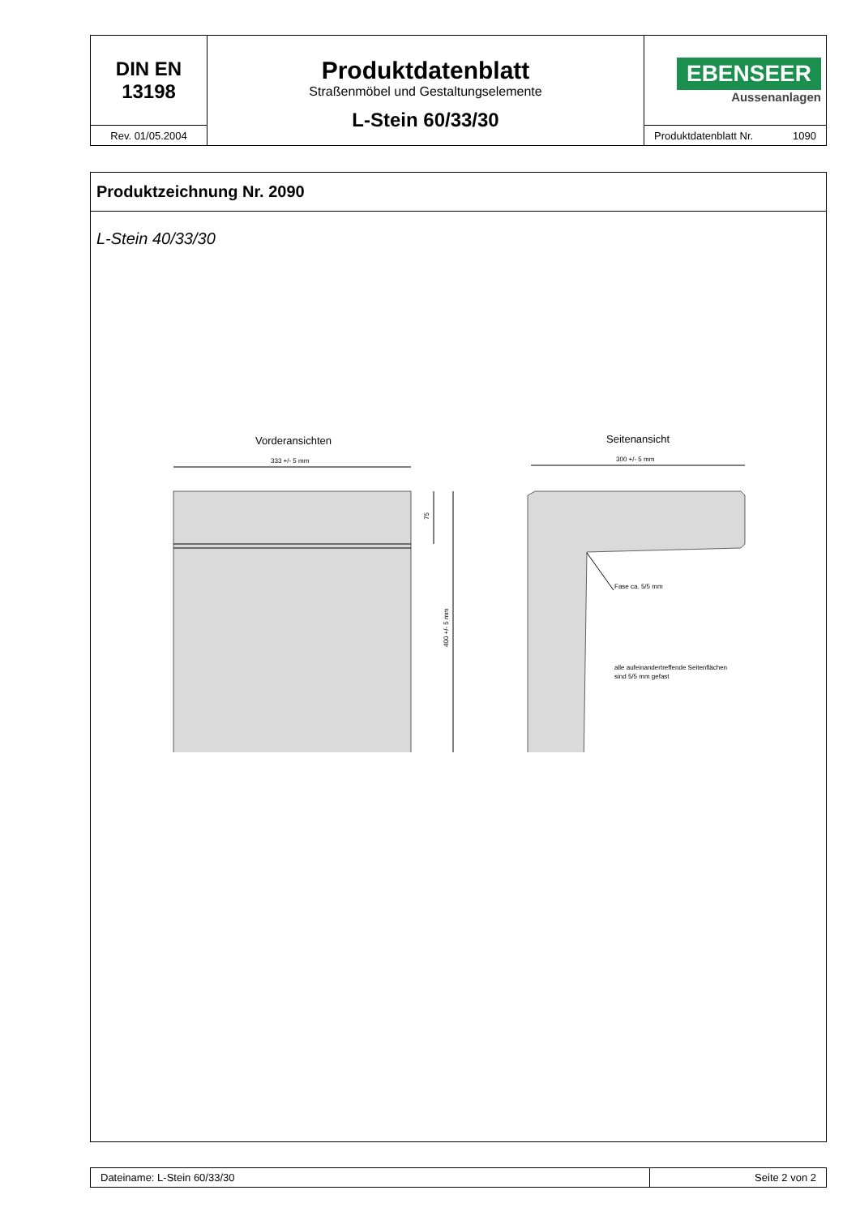| DIN EN 13198 | Produktdatenblatt Straßenmöbel und Gestaltungselemente L-Stein 60/33/30 | EBENSEER Aussenanlagen |
| Rev. 01/05.2004 | | Produktdatenblatt Nr. 1090 |
Produktzeichnung Nr. 2090
L-Stein 40/33/30
Vorderansichten
Seitenansicht
333 +/- 5 mm
75
400 +/- 5 mm
300 +/- 5 mm
Fase ca. 5/5 mm
alle aufeinandertreffende Seitenflächen
sind 5/5 mm gefast
| Dateiname: L-Stein 60/33/30 | Seite 2 von 2 |